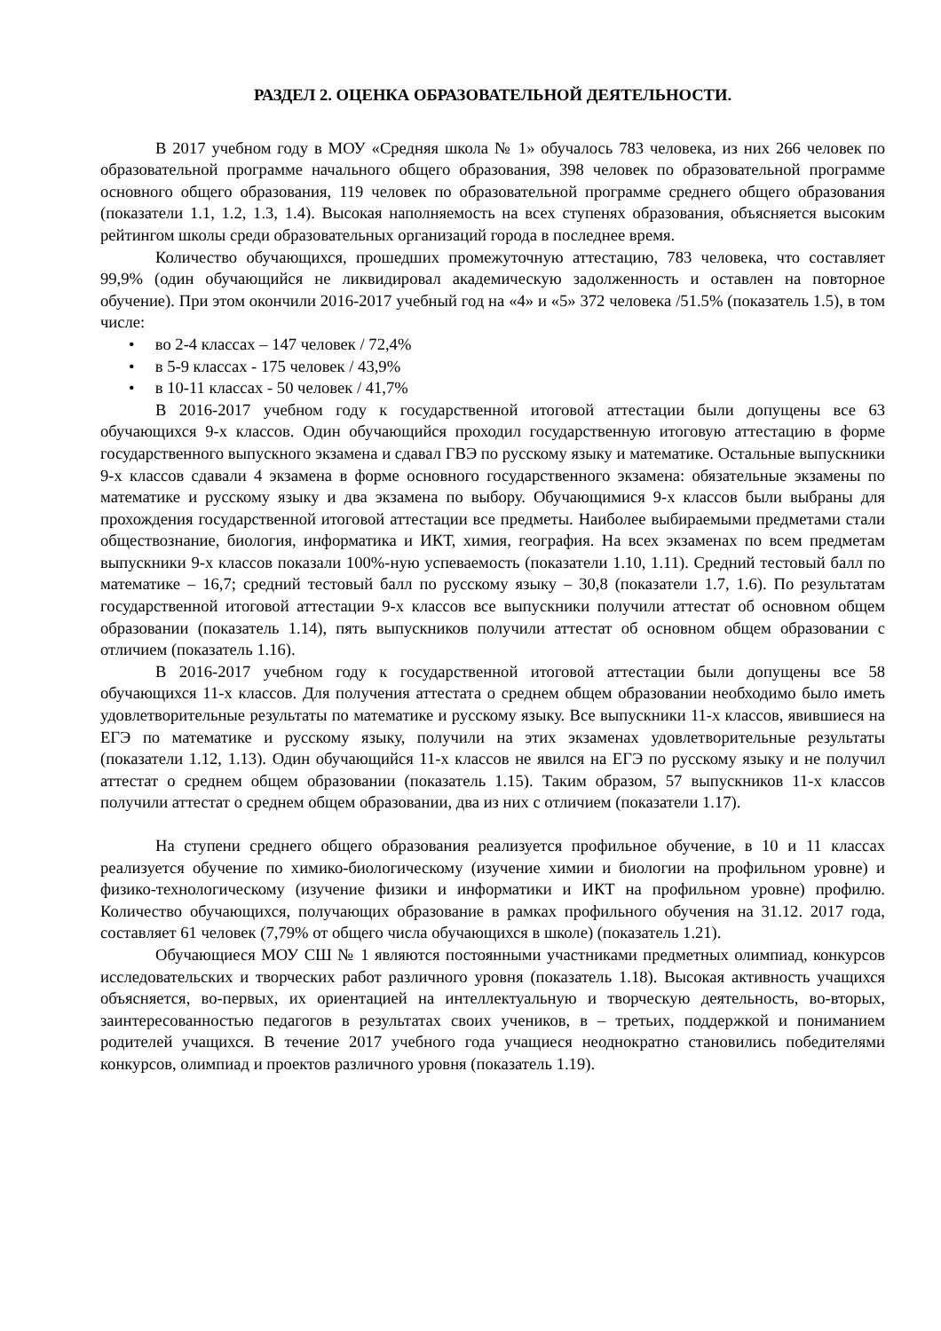РАЗДЕЛ 2. ОЦЕНКА ОБРАЗОВАТЕЛЬНОЙ ДЕЯТЕЛЬНОСТИ.
В 2017 учебном году в МОУ «Средняя школа № 1» обучалось 783 человека, из них 266 человек по образовательной программе начального общего образования, 398 человек по образовательной программе основного общего образования, 119 человек по образовательной программе среднего общего образования (показатели 1.1, 1.2, 1.3, 1.4). Высокая наполняемость на всех ступенях образования, объясняется высоким рейтингом школы среди образовательных организаций города в последнее время.
Количество обучающихся, прошедших промежуточную аттестацию, 783 человека, что составляет 99,9% (один обучающийся не ликвидировал академическую задолженность и оставлен на повторное обучение). При этом окончили 2016-2017 учебный год на «4» и «5» 372 человека /51.5% (показатель 1.5), в том числе:
• во 2-4 классах – 147 человек / 72,4%
• в 5-9 классах - 175 человек / 43,9%
• в 10-11 классах - 50 человек / 41,7%
В 2016-2017 учебном году к государственной итоговой аттестации были допущены все 63 обучающихся 9-х классов. Один обучающийся проходил государственную итоговую аттестацию в форме государственного выпускного экзамена и сдавал ГВЭ по русскому языку и математике. Остальные выпускники 9-х классов сдавали 4 экзамена в форме основного государственного экзамена: обязательные экзамены по математике и русскому языку и два экзамена по выбору. Обучающимися 9-х классов были выбраны для прохождения государственной итоговой аттестации все предметы. Наиболее выбираемыми предметами стали обществознание, биология, информатика и ИКТ, химия, география. На всех экзаменах по всем предметам выпускники 9-х классов показали 100%-ную успеваемость (показатели 1.10, 1.11). Средний тестовый балл по математике – 16,7; средний тестовый балл по русскому языку – 30,8 (показатели 1.7, 1.6). По результатам государственной итоговой аттестации 9-х классов все выпускники получили аттестат об основном общем образовании (показатель 1.14), пять выпускников получили аттестат об основном общем образовании с отличием (показатель 1.16).
В 2016-2017 учебном году к государственной итоговой аттестации были допущены все 58 обучающихся 11-х классов. Для получения аттестата о среднем общем образовании необходимо было иметь удовлетворительные результаты по математике и русскому языку. Все выпускники 11-х классов, явившиеся на ЕГЭ по математике и русскому языку, получили на этих экзаменах удовлетворительные результаты (показатели 1.12, 1.13). Один обучающийся 11-х классов не явился на ЕГЭ по русскому языку и не получил аттестат о среднем общем образовании (показатель 1.15). Таким образом, 57 выпускников 11-х классов получили аттестат о среднем общем образовании, два из них с отличием (показатели 1.17).
На ступени среднего общего образования реализуется профильное обучение, в 10 и 11 классах реализуется обучение по химико-биологическому (изучение химии и биологии на профильном уровне) и физико-технологическому (изучение физики и информатики и ИКТ на профильном уровне) профилю. Количество обучающихся, получающих образование в рамках профильного обучения на 31.12. 2017 года, составляет 61 человек (7,79% от общего числа обучающихся в школе) (показатель 1.21).
Обучающиеся МОУ СШ № 1 являются постоянными участниками предметных олимпиад, конкурсов исследовательских и творческих работ различного уровня (показатель 1.18). Высокая активность учащихся объясняется, во-первых, их ориентацией на интеллектуальную и творческую деятельность, во-вторых, заинтересованностью педагогов в результатах своих учеников, в – третьих, поддержкой и пониманием родителей учащихся. В течение 2017 учебного года учащиеся неоднократно становились победителями конкурсов, олимпиад и проектов различного уровня (показатель 1.19).